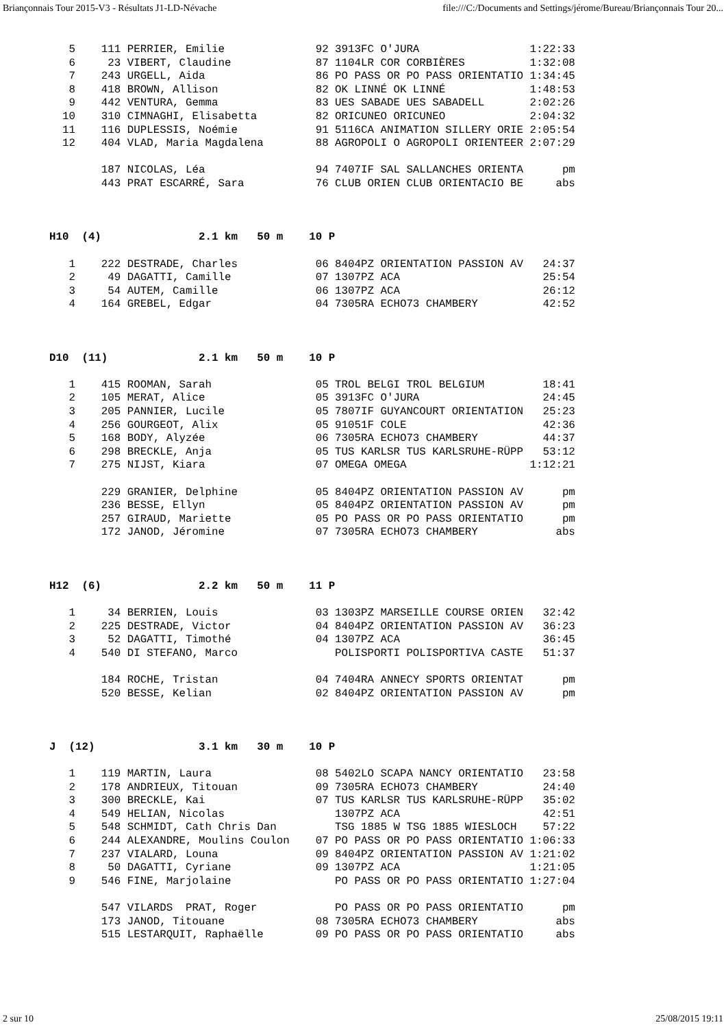Briançonnais Tour 2015-V3 - Résultats J1-LD-Névache file:///C:/Documents and Settings/jérome/Bureau/Briançonnais Tour 20...
   5    111 PERRIER, Emilie              92 3913FC O'JURA                 1:22:33
   6     23 VIBERT, Claudine             87 1104LR COR CORBIÈRES          1:32:08
   7    243 URGELL, Aida                 86 PO PASS OR PO PASS ORIENTATIO 1:34:45
   8    418 BROWN, Allison               82 OK LINNÉ OK LINNÉ             1:48:53
   9    442 VENTURA, Gemma               83 UES SABADE UES SABADELL       2:02:26
  10    310 CIMNAGHI, Elisabetta         82 ORICUNEO ORICUNEO             2:04:32
  11    116 DUPLESSIS, Noémie            91 5116CA ANIMATION SILLERY ORIE 2:05:54
  12    404 VLAD, Maria Magdalena        88 AGROPOLI O AGROPOLI ORIENTEER 2:07:29

        187 NICOLAS, Léa                 94 7407IF SAL SALLANCHES ORIENTA      pm
        443 PRAT ESCARRÉ, Sara           76 CLUB ORIEN CLUB ORIENTACIO BE     abs



H10  (4)               2.1 km   50 m    10 P

   1    222 DESTRADE, Charles            06 8404PZ ORIENTATION PASSION AV   24:37
   2     49 DAGATTI, Camille             07 1307PZ ACA                      25:54
   3     54 AUTEM, Camille               06 1307PZ ACA                      26:12
   4    164 GREBEL, Edgar                04 7305RA ECHO73 CHAMBERY          42:52



D10  (11)              2.1 km   50 m    10 P

   1    415 ROOMAN, Sarah                05 TROL BELGI TROL BELGIUM         18:41
   2    105 MERAT, Alice                 05 3913FC O'JURA                   24:45
   3    205 PANNIER, Lucile              05 7807IF GUYANCOURT ORIENTATION   25:23
   4    256 GOURGEOT, Alix               05 91051F COLE                     42:36
   5    168 BODY, Alyzée                 06 7305RA ECHO73 CHAMBERY          44:37
   6    298 BRECKLE, Anja                05 TUS KARLSR TUS KARLSRUHE-RÜPP   53:12
   7    275 NIJST, Kiara                 07 OMEGA OMEGA                   1:12:21

        229 GRANIER, Delphine            05 8404PZ ORIENTATION PASSION AV      pm
        236 BESSE, Ellyn                 05 8404PZ ORIENTATION PASSION AV      pm
        257 GIRAUD, Mariette             05 PO PASS OR PO PASS ORIENTATIO      pm
        172 JANOD, Jéromine              07 7305RA ECHO73 CHAMBERY            abs



H12  (6)               2.2 km   50 m    11 P

   1     34 BERRIEN, Louis               03 1303PZ MARSEILLE COURSE ORIEN   32:42
   2    225 DESTRADE, Victor             04 8404PZ ORIENTATION PASSION AV   36:23
   3     52 DAGATTI, Timothé             04 1307PZ ACA                      36:45
   4    540 DI STEFANO, Marco               POLISPORTI POLISPORTIVA CASTE   51:37

        184 ROCHE, Tristan               04 7404RA ANNECY SPORTS ORIENTAT      pm
        520 BESSE, Kelian                02 8404PZ ORIENTATION PASSION AV      pm



J  (12)                3.1 km   30 m    10 P

   1    119 MARTIN, Laura                08 5402LO SCAPA NANCY ORIENTATIO   23:58
   2    178 ANDRIEUX, Titouan            09 7305RA ECHO73 CHAMBERY          24:40
   3    300 BRECKLE, Kai                 07 TUS KARLSR TUS KARLSRUHE-RÜPP   35:02
   4    549 HELIAN, Nicolas                 1307PZ ACA                      42:51
   5    548 SCHMIDT, Cath Chris Dan         TSG 1885 W TSG 1885 WIESLOCH    57:22
   6    244 ALEXANDRE, Moulins Coulon    07 PO PASS OR PO PASS ORIENTATIO 1:06:33
   7    237 VIALARD, Louna               09 8404PZ ORIENTATION PASSION AV 1:21:02
   8     50 DAGATTI, Cyriane             09 1307PZ ACA                    1:21:05
   9    546 FINE, Marjolaine                PO PASS OR PO PASS ORIENTATIO 1:27:04

        547 VILARDS  PRAT, Roger            PO PASS OR PO PASS ORIENTATIO      pm
        173 JANOD, Titouane              08 7305RA ECHO73 CHAMBERY            abs
        515 LESTARQUIT, Raphaëlle        09 PO PASS OR PO PASS ORIENTATIO     abs
2 sur 10 25/08/2015 19:11